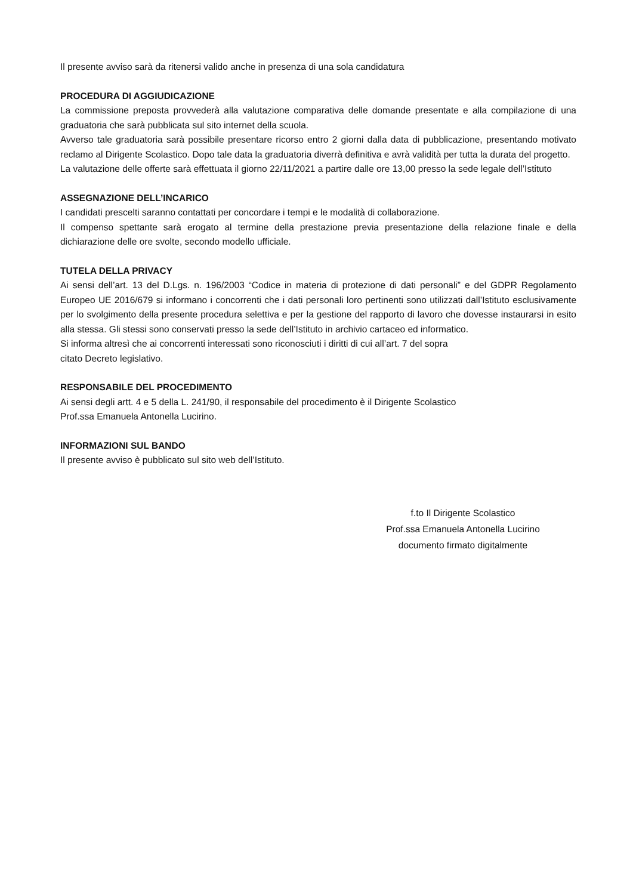Il presente avviso sarà da ritenersi valido anche in presenza di una sola candidatura
PROCEDURA DI AGGIUDICAZIONE
La commissione preposta provvederà alla valutazione comparativa delle domande presentate e alla compilazione di una graduatoria che sarà pubblicata sul sito internet della scuola.
Avverso tale graduatoria sarà possibile presentare ricorso entro 2 giorni dalla data di pubblicazione, presentando motivato reclamo al Dirigente Scolastico. Dopo tale data la graduatoria diverrà definitiva e avrà validità per tutta la durata del progetto.
La valutazione delle offerte sarà effettuata il giorno 22/11/2021 a partire dalle ore 13,00 presso la sede legale dell’Istituto
ASSEGNAZIONE DELL’INCARICO
I candidati prescelti saranno contattati per concordare i tempi e le modalità di collaborazione.
Il compenso spettante sarà erogato al termine della prestazione previa presentazione della relazione finale e della dichiarazione delle ore svolte, secondo modello ufficiale.
TUTELA DELLA PRIVACY
Ai sensi dell’art. 13 del D.Lgs. n. 196/2003 “Codice in materia di protezione di dati personali” e del GDPR Regolamento Europeo UE 2016/679 si informano i concorrenti che i dati personali loro pertinenti sono utilizzati dall’Istituto esclusivamente per lo svolgimento della presente procedura selettiva e per la gestione del rapporto di lavoro che dovesse instaurarsi in esito alla stessa. Gli stessi sono conservati presso la sede dell’Istituto in archivio cartaceo ed informatico.
Si informa altresì che ai concorrenti interessati sono riconosciuti i diritti di cui all’art. 7 del sopra
citato Decreto legislativo.
RESPONSABILE DEL PROCEDIMENTO
Ai sensi degli artt. 4 e 5 della L. 241/90, il responsabile del procedimento è il Dirigente Scolastico
Prof.ssa Emanuela Antonella Lucirino.
INFORMAZIONI SUL BANDO
Il presente avviso è pubblicato sul sito web dell’Istituto.
f.to Il Dirigente Scolastico
Prof.ssa Emanuela Antonella Lucirino
documento firmato digitalmente